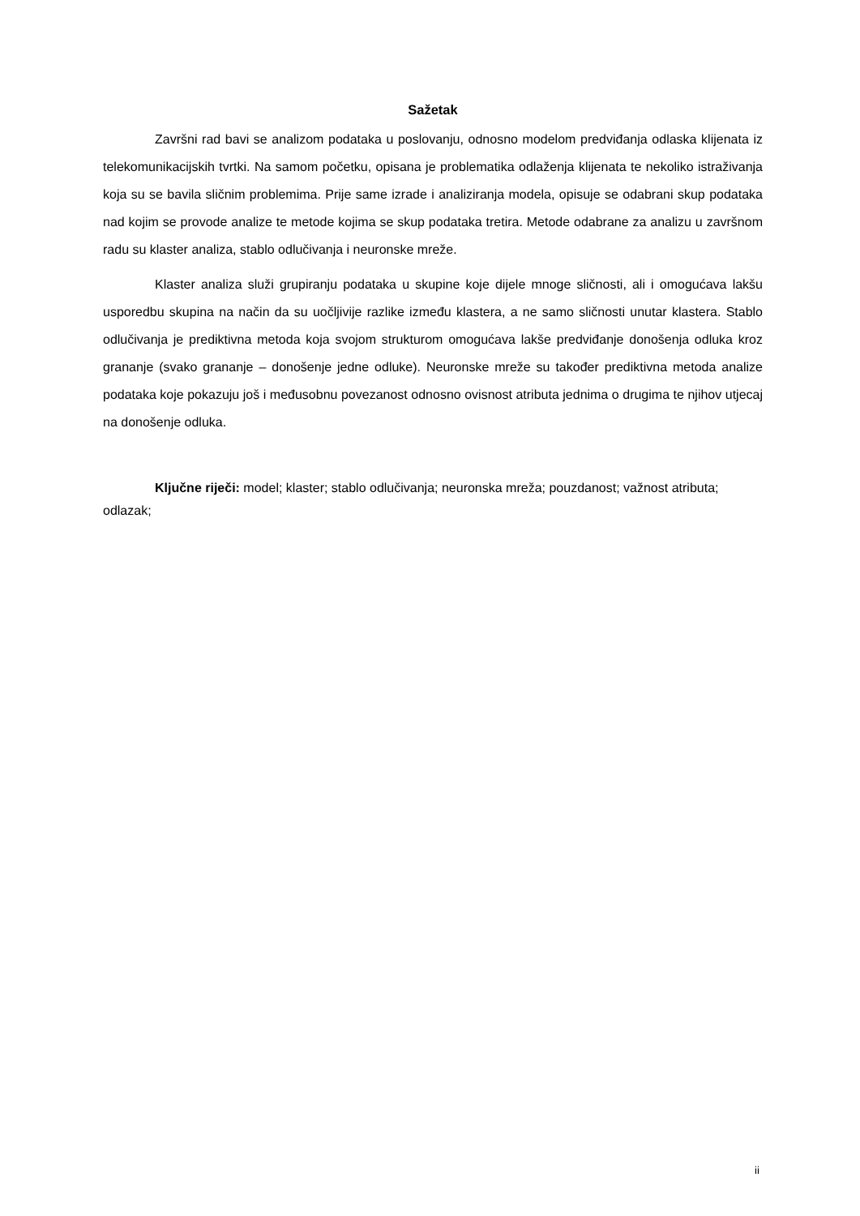Sažetak
Završni rad bavi se analizom podataka u poslovanju, odnosno modelom predviđanja odlaska klijenata iz telekomunikacijskih tvrtki. Na samom početku, opisana je problematika odlaženja klijenata te nekoliko istraživanja koja su se bavila sličnim problemima. Prije same izrade i analiziranja modela, opisuje se odabrani skup podataka nad kojim se provode analize te metode kojima se skup podataka tretira. Metode odabrane za analizu u završnom radu su klaster analiza, stablo odlučivanja i neuronske mreže.
Klaster analiza služi grupiranju podataka u skupine koje dijele mnoge sličnosti, ali i omogućava lakšu usporedbu skupina na način da su uočljivije razlike između klastera, a ne samo sličnosti unutar klastera. Stablo odlučivanja je prediktivna metoda koja svojom strukturom omogućava lakše predviđanje donošenja odluka kroz grananje (svako grananje – donošenje jedne odluke). Neuronske mreže su također prediktivna metoda analize podataka koje pokazuju još i međusobnu povezanost odnosno ovisnost atributa jednima o drugima te njihov utjecaj na donošenje odluka.
Ključne riječi: model; klaster; stablo odlučivanja; neuronska mreža; pouzdanost; važnost atributa; odlazak;
ii